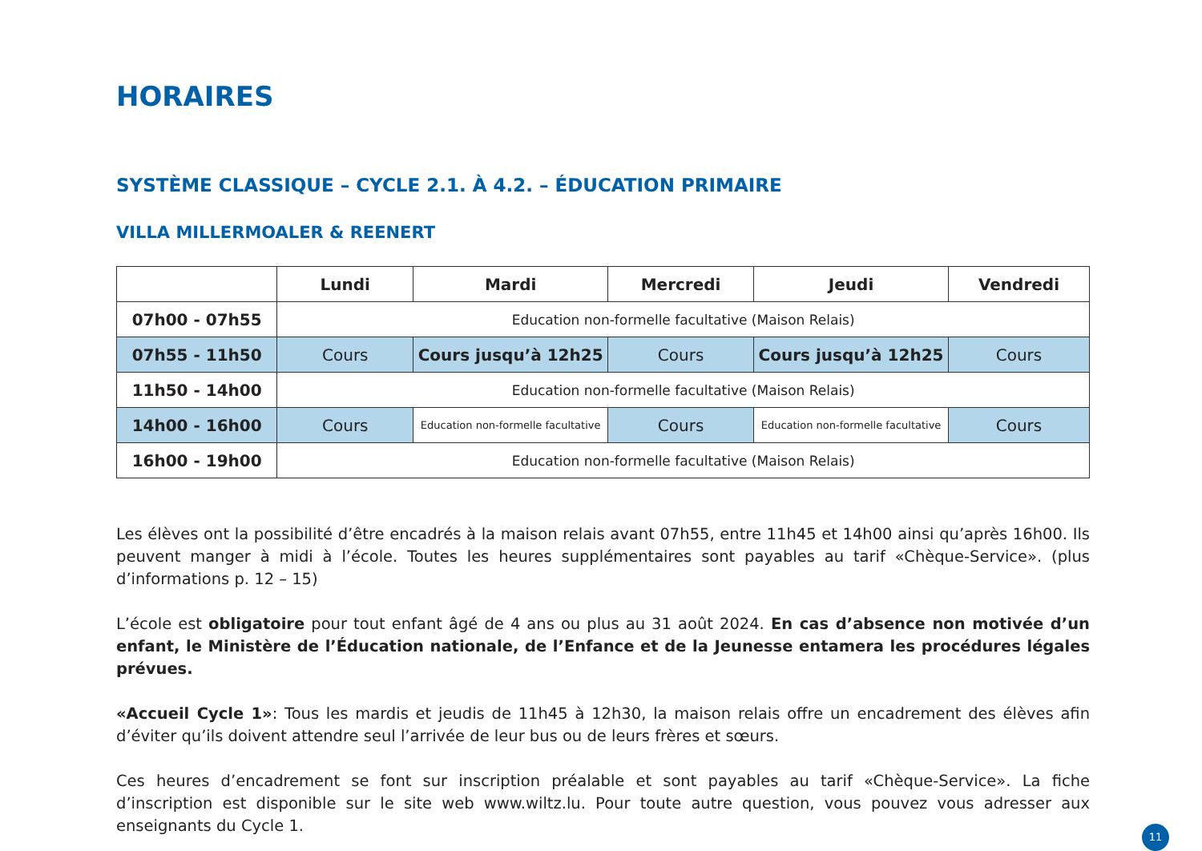HORAIRES
SYSTÈME CLASSIQUE – CYCLE 2.1. À 4.2. – ÉDUCATION PRIMAIRE
VILLA MILLERMOALER & REENERT
| | Lundi | Mardi | Mercredi | Jeudi | Vendredi |
| --- | --- | --- | --- | --- | --- |
| 07h00 - 07h55 | Education non-formelle facultative (Maison Relais) | | | | |
| 07h55 - 11h50 | Cours | Cours jusqu’à 12h25 | Cours | Cours jusqu’à 12h25 | Cours |
| 11h50 - 14h00 | Education non-formelle facultative (Maison Relais) | | | | |
| 14h00 - 16h00 | Cours | Education non-formelle facultative | Cours | Education non-formelle facultative | Cours |
| 16h00 - 19h00 | Education non-formelle facultative (Maison Relais) | | | | |
Les élèves ont la possibilité d’être encadrés à la maison relais avant 07h55, entre 11h45 et 14h00 ainsi qu’après 16h00. Ils peuvent manger à midi à l’école. Toutes les heures supplémentaires sont payables au tarif «Chèque-Service». (plus d’informations p. 12 – 15)
L’école est obligatoire pour tout enfant âgé de 4 ans ou plus au 31 août 2024. En cas d’absence non motivée d’un enfant, le Ministère de l’Éducation nationale, de l’Enfance et de la Jeunesse entamera les procédures légales prévues.
«Accueil Cycle 1»: Tous les mardis et jeudis de 11h45 à 12h30, la maison relais offre un encadrement des élèves afin d’éviter qu’ils doivent attendre seul l’arrivée de leur bus ou de leurs frères et sœurs.
Ces heures d’encadrement se font sur inscription préalable et sont payables au tarif «Chèque-Service». La fiche d’inscription est disponible sur le site web www.wiltz.lu. Pour toute autre question, vous pouvez vous adresser aux enseignants du Cycle 1.
11